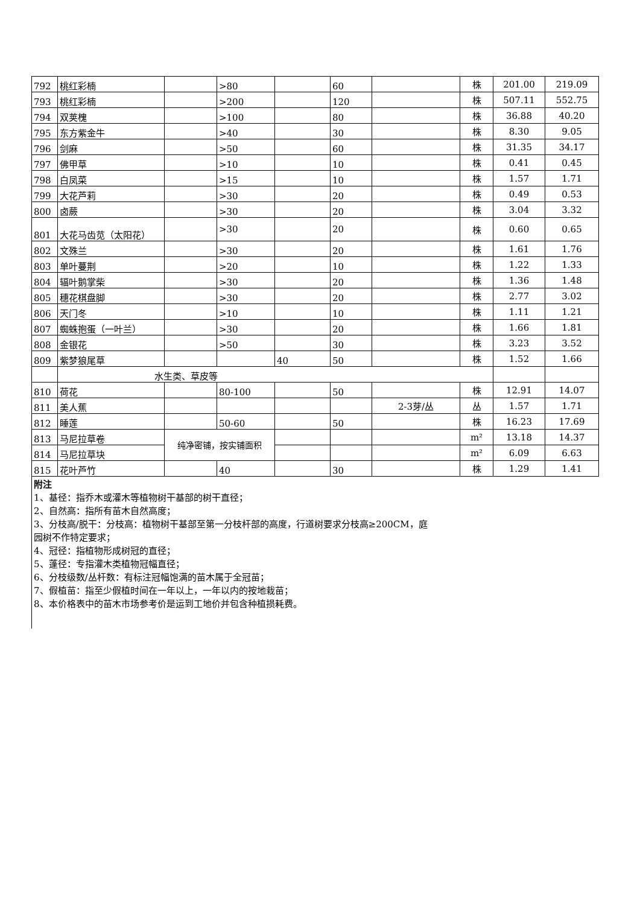| 792 | 桃红彩楠 | | >80 | | 60 | | 株 | 201.00 | 219.09 |
| 793 | 桃红彩楠 | | >200 | | 120 | | 株 | 507.11 | 552.75 |
| 794 | 双荚槐 | | >100 | | 80 | | 株 | 36.88 | 40.20 |
| 795 | 东方紫金牛 | | >40 | | 30 | | 株 | 8.30 | 9.05 |
| 796 | 剑麻 | | >50 | | 60 | | 株 | 31.35 | 34.17 |
| 797 | 佛甲草 | | >10 | | 10 | | 株 | 0.41 | 0.45 |
| 798 | 白凤菜 | | >15 | | 10 | | 株 | 1.57 | 1.71 |
| 799 | 大花芦莉 | | >30 | | 20 | | 株 | 0.49 | 0.53 |
| 800 | 卤蕨 | | >30 | | 20 | | 株 | 3.04 | 3.32 |
| 801 | 大花马齿苋（太阳花） | | >30 | | 20 | | 株 | 0.60 | 0.65 |
| 802 | 文殊兰 | | >30 | | 20 | | 株 | 1.61 | 1.76 |
| 803 | 单叶蔓荆 | | >20 | | 10 | | 株 | 1.22 | 1.33 |
| 804 | 辐叶鹅掌柴 | | >30 | | 20 | | 株 | 1.36 | 1.48 |
| 805 | 穗花棋盘脚 | | >30 | | 20 | | 株 | 2.77 | 3.02 |
| 806 | 天门冬 | | >10 | | 10 | | 株 | 1.11 | 1.21 |
| 807 | 蜘蛛抱蛋（一叶兰） | | >30 | | 20 | | 株 | 1.66 | 1.81 |
| 808 | 金银花 | | >50 | | 30 | | 株 | 3.23 | 3.52 |
| 809 | 紫梦狼尾草 | | | 40 | 50 | | 株 | 1.52 | 1.66 |
| | 水生类、草皮等 | | | | | | | | |
| 810 | 荷花 | | 80-100 | | 50 | | 株 | 12.91 | 14.07 |
| 811 | 美人蕉 | | | | | 2-3芽/丛 | 丛 | 1.57 | 1.71 |
| 812 | 睡莲 | | 50-60 | | 50 | | 株 | 16.23 | 17.69 |
| 813 | 马尼拉草卷 | 纯净密铺，按实铺面积 | | | | | m² | 13.18 | 14.37 |
| 814 | 马尼拉草块 | | | | | | m² | 6.09 | 6.63 |
| 815 | 花叶芦竹 | | 40 | | 30 | | 株 | 1.29 | 1.41 |
附注
1、基径：指乔木或灌木等植物树干基部的树干直径；
2、自然高：指所有苗木自然高度；
3、分枝高/脱干：分枝高：植物树干基部至第一分枝杆部的高度，行道树要求分枝高≥200CM，庭
园树不作特定要求；
4、冠径：指植物形成树冠的直径；
5、蓬径：专指灌木类植物冠幅直径；
6、分枝级数/丛杆数：有标注冠幅饱满的苗木属于全冠苗；
7、假植苗：指至少假植时间在一年以上，一年以内的按地栽苗；
8、本价格表中的苗木市场参考价是运到工地价并包含种植损耗费。